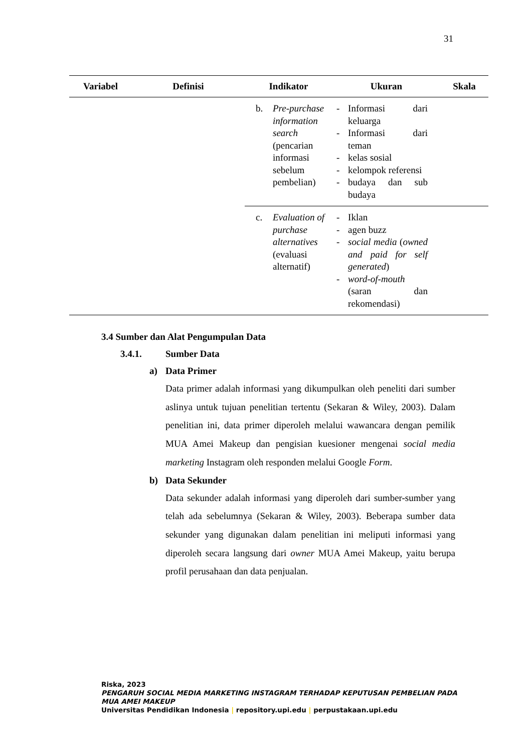31
| Variabel | Definisi | Indikator | Ukuran | Skala |
| --- | --- | --- | --- | --- |
| | | b. Pre-purchase information search (pencarian informasi sebelum pembelian) | - Informasi dari keluarga - Informasi dari teman - kelas sosial - kelompok referensi - budaya dan sub budaya | |
| | | c. Evaluation of purchase alternatives (evaluasi alternatif) | - Iklan - agen buzz - social media ( owned and paid for self generated ) - word-of-mouth (saran dan rekomendasi) | |
3.4 Sumber dan Alat Pengumpulan Data
3.4.1. Sumber Data
a) Data Primer
Data primer adalah informasi yang dikumpulkan oleh peneliti dari sumber aslinya untuk tujuan penelitian tertentu (Sekaran & Wiley, 2003). Dalam penelitian ini, data primer diperoleh melalui wawancara dengan pemilik MUA Amei Makeup dan pengisian kuesioner mengenai social media marketing Instagram oleh responden melalui Google Form.
b) Data Sekunder
Data sekunder adalah informasi yang diperoleh dari sumber-sumber yang telah ada sebelumnya (Sekaran & Wiley, 2003). Beberapa sumber data sekunder yang digunakan dalam penelitian ini meliputi informasi yang diperoleh secara langsung dari owner MUA Amei Makeup, yaitu berupa profil perusahaan dan data penjualan.
Riska, 2023
PENGARUH SOCIAL MEDIA MARKETING INSTAGRAM TERHADAP KEPUTUSAN PEMBELIAN PADA
MUA AMEI MAKEUP
Universitas Pendidikan Indonesia | repository.upi.edu | perpustakaan.upi.edu